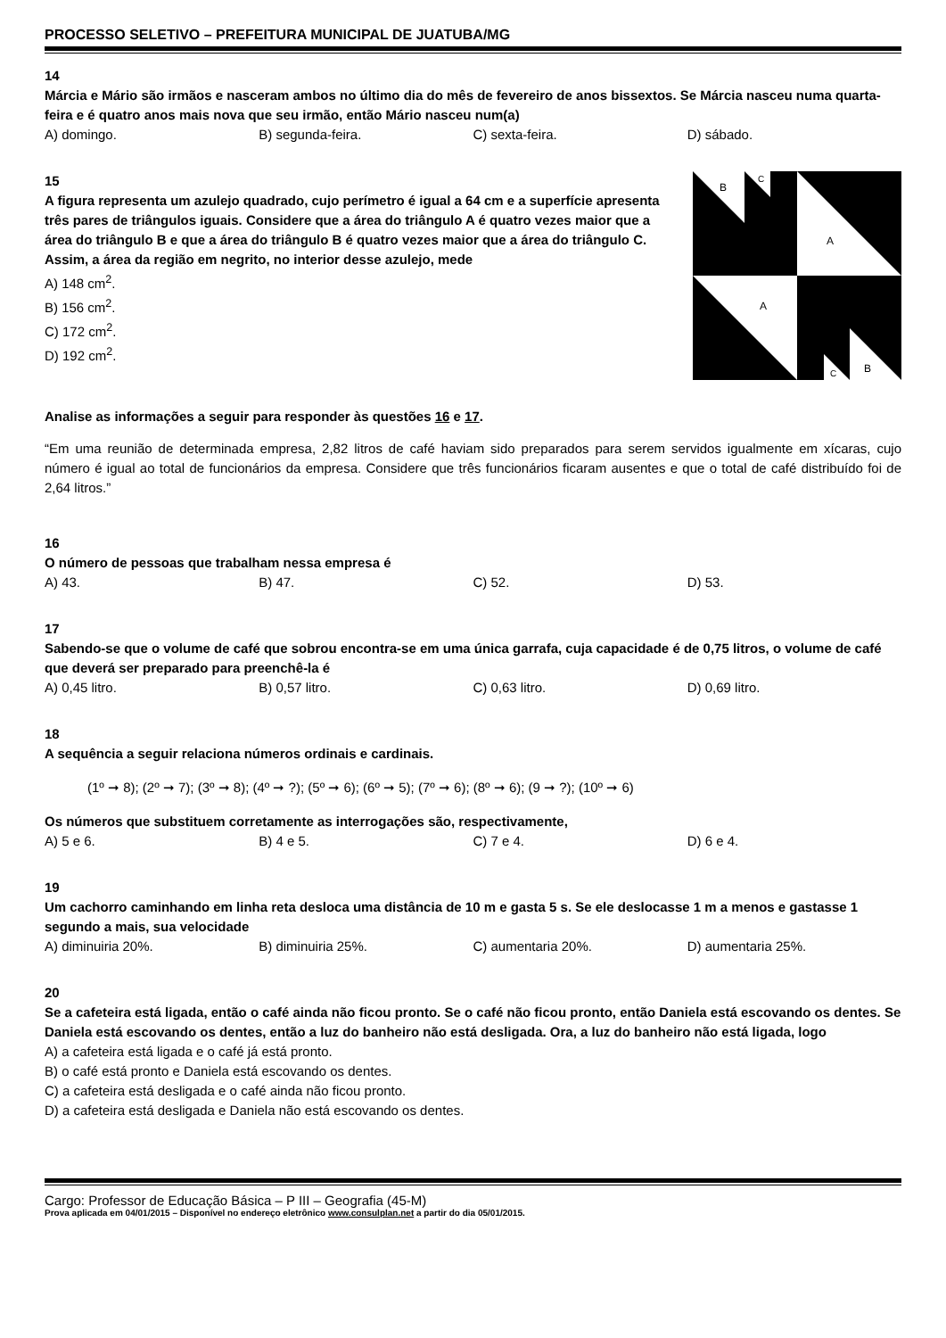PROCESSO SELETIVO – PREFEITURA MUNICIPAL DE JUATUBA/MG
14
Márcia e Mário são irmãos e nasceram ambos no último dia do mês de fevereiro de anos bissextos. Se Márcia nasceu numa quarta-feira e é quatro anos mais nova que seu irmão, então Mário nasceu num(a)
A) domingo. B) segunda-feira. C) sexta-feira. D) sábado.
15
A figura representa um azulejo quadrado, cujo perímetro é igual a 64 cm e a superfície apresenta três pares de triângulos iguais. Considere que a área do triângulo A é quatro vezes maior que a área do triângulo B e que a área do triângulo B é quatro vezes maior que a área do triângulo C. Assim, a área da região em negrito, no interior desse azulejo, mede
A) 148 cm<sup>2</sup>.
B) 156 cm<sup>2</sup>.
C) 172 cm<sup>2</sup>.
D) 192 cm<sup>2</sup>.
B
C
A
A
B
C
Analise as informações a seguir para responder às questões 16 e 17.
“Em uma reunião de determinada empresa, 2,82 litros de café haviam sido preparados para serem servidos igualmente em xícaras, cujo número é igual ao total de funcionários da empresa. Considere que três funcionários ficaram ausentes e que o total de café distribuído foi de 2,64 litros.”
16
O número de pessoas que trabalham nessa empresa é
A) 43. B) 47. C) 52. D) 53.
17
Sabendo-se que o volume de café que sobrou encontra-se em uma única garrafa, cuja capacidade é de 0,75 litros, o volume de café que deverá ser preparado para preenchê-la é
A) 0,45 litro. B) 0,57 litro. C) 0,63 litro. D) 0,69 litro.
18
A sequência a seguir relaciona números ordinais e cardinais.
(1º ➞ 8); (2º ➞ 7); (3º ➞ 8); (4º ➞ ?); (5º ➞ 6); (6º ➞ 5); (7º ➞ 6); (8º ➞ 6); (9 ➞ ?); (10º ➞ 6)
Os números que substituem corretamente as interrogações são, respectivamente,
A) 5 e 6. B) 4 e 5. C) 7 e 4. D) 6 e 4.
19
Um cachorro caminhando em linha reta desloca uma distância de 10 m e gasta 5 s. Se ele deslocasse 1 m a menos e gastasse 1 segundo a mais, sua velocidade
A) diminuiria 20%. B) diminuiria 25%. C) aumentaria 20%. D) aumentaria 25%.
20
Se a cafeteira está ligada, então o café ainda não ficou pronto. Se o café não ficou pronto, então Daniela está escovando os dentes. Se Daniela está escovando os dentes, então a luz do banheiro não está desligada. Ora, a luz do banheiro não está ligada, logo
A) a cafeteira está ligada e o café já está pronto.
B) o café está pronto e Daniela está escovando os dentes.
C) a cafeteira está desligada e o café ainda não ficou pronto.
D) a cafeteira está desligada e Daniela não está escovando os dentes.
Cargo: Professor de Educação Básica – P III – Geografia (45-M)
Prova aplicada em 04/01/2015 – Disponível no endereço eletrônico www.consulplan.net a partir do dia 05/01/2015.